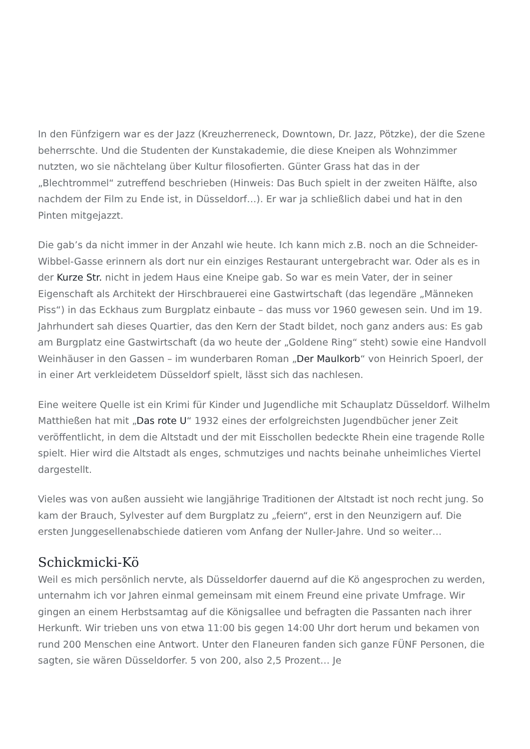In den Fünfzigern war es der Jazz (Kreuzherreneck, Downtown, Dr. Jazz, Pötzke), der die Szene beherrschte. Und die Studenten der Kunstakademie, die diese Kneipen als Wohnzimmer nutzten, wo sie nächtelang über Kultur filosofierten. Günter Grass hat das in der „Blechtrommel“ zutreffend beschrieben (Hinweis: Das Buch spielt in der zweiten Hälfte, also nachdem der Film zu Ende ist, in Düsseldorf…). Er war ja schließlich dabei und hat in den Pinten mitgejazzt.
Die gab’s da nicht immer in der Anzahl wie heute. Ich kann mich z.B. noch an die Schneider-Wibbel-Gasse erinnern als dort nur ein einziges Restaurant untergebracht war. Oder als es in der Kurze Str. nicht in jedem Haus eine Kneipe gab. So war es mein Vater, der in seiner Eigenschaft als Architekt der Hirschbrauerei eine Gastwirtschaft (das legendäre „Männeken Piss“) in das Eckhaus zum Burgplatz einbaute – das muss vor 1960 gewesen sein. Und im 19. Jahrhundert sah dieses Quartier, das den Kern der Stadt bildet, noch ganz anders aus: Es gab am Burgplatz eine Gastwirtschaft (da wo heute der „Goldene Ring“ steht) sowie eine Handvoll Weinhäuser in den Gassen – im wunderbaren Roman „Der Maulkorb“ von Heinrich Spoerl, der in einer Art verkleidetem Düsseldorf spielt, lässt sich das nachlesen.
Eine weitere Quelle ist ein Krimi für Kinder und Jugendliche mit Schauplatz Düsseldorf. Wilhelm Matthießen hat mit „Das rote U“ 1932 eines der erfolgreichsten Jugendbücher jener Zeit veröffentlicht, in dem die Altstadt und der mit Eisschollen bedeckte Rhein eine tragende Rolle spielt. Hier wird die Altstadt als enges, schmutziges und nachts beinahe unheimliches Viertel dargestellt.
Vieles was von außen aussieht wie langjährige Traditionen der Altstadt ist noch recht jung. So kam der Brauch, Sylvester auf dem Burgplatz zu „feiern“, erst in den Neunzigern auf. Die ersten Junggesellenabschiede datieren vom Anfang der Nuller-Jahre. Und so weiter…
Schickmicki-Kö
Weil es mich persönlich nervte, als Düsseldorfer dauernd auf die Kö angesprochen zu werden, unternahm ich vor Jahren einmal gemeinsam mit einem Freund eine private Umfrage. Wir gingen an einem Herbstsamtag auf die Königsallee und befragten die Passanten nach ihrer Herkunft. Wir trieben uns von etwa 11:00 bis gegen 14:00 Uhr dort herum und bekamen von rund 200 Menschen eine Antwort. Unter den Flaneuren fanden sich ganze FÜNF Personen, die sagten, sie wären Düsseldorfer. 5 von 200, also 2,5 Prozent… Je